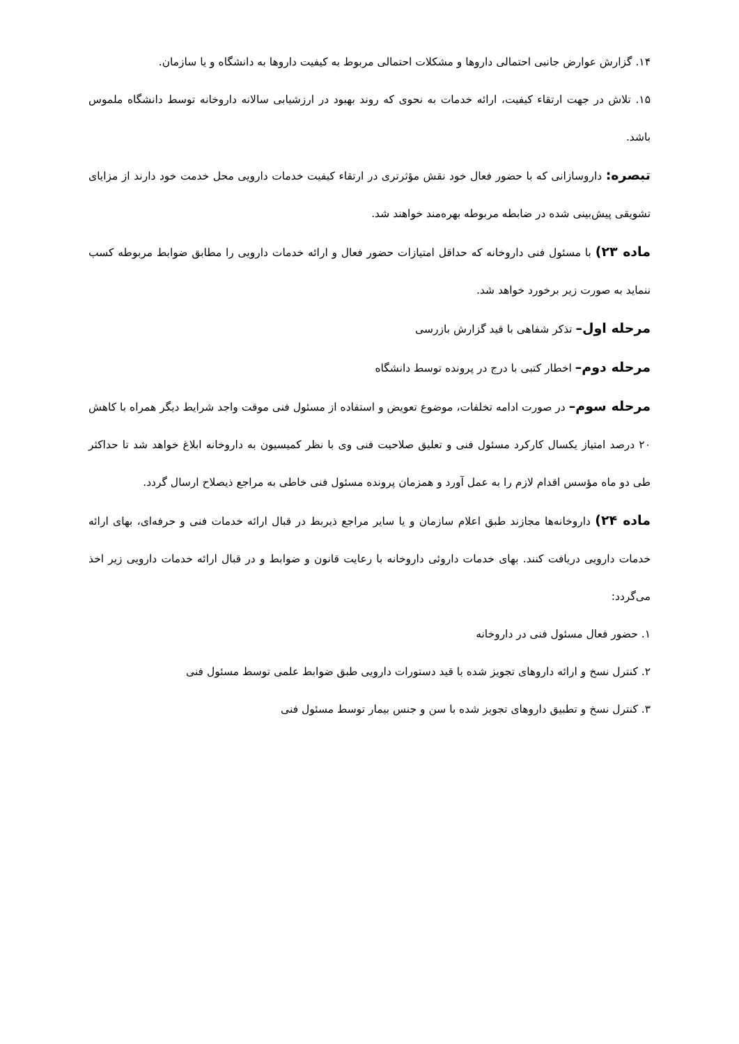۱۴. گزارش عوارض جانبی احتمالی داروها و مشکلات احتمالی مربوط به کیفیت داروها به دانشگاه و یا سازمان.
۱۵. تلاش در جهت ارتقاء کیفیت، ارائه خدمات به نحوی که روند بهبود در ارزشیابی سالانه داروخانه توسط دانشگاه ملموس باشد.
تبصره: داروسازانی که با حضور فعال خود نقش مؤثرتری در ارتقاء کیفیت خدمات دارویی محل خدمت خود دارند از مزایای تشویقی پیش‌بینی شده در ضابطه مربوطه بهره‌مند خواهند شد.
ماده ۲۳) با مسئول فنی داروخانه که حداقل امتیازات حضور فعال و ارائه خدمات دارویی را مطابق ضوابط مربوطه کسب ننماید به صورت زیر برخورد خواهد شد.
مرحله اول– تذکر شفاهی با قید گزارش بازرسی
مرحله دوم– اخطار کتبی با درج در پرونده توسط دانشگاه
مرحله سوم– در صورت ادامه تخلفات، موضوع تعویض و استفاده از مسئول فنی موقت واجد شرایط دیگر همراه با کاهش ۲۰ درصد امتیاز یکسال کارکرد مسئول فنی و تعلیق صلاحیت فنی وی با نظر کمیسیون به داروخانه ابلاغ خواهد شد تا حداکثر طی دو ماه مؤسس اقدام لازم را به عمل آورد و همزمان پرونده مسئول فنی خاطی به مراجع ذیصلاح ارسال گردد.
ماده ۲۴) داروخانه‌ها مجازند طبق اعلام سازمان و یا سایر مراجع ذیربط در قبال ارائه خدمات فنی و حرفه‌ای، بهای ارائه خدمات دارویی دریافت کنند. بهای خدمات داروئی داروخانه با رعایت قانون و ضوابط و در قبال ارائه خدمات دارویی زیر اخذ می‌گردد:
۱. حضور فعال مسئول فنی در داروخانه
۲. کنترل نسخ و ارائه داروهای تجویز شده با قید دستورات دارویی طبق ضوابط علمی توسط مسئول فنی
۳. کنترل نسخ و تطبیق داروهای تجویز شده با سن و جنس بیمار توسط مسئول فنی